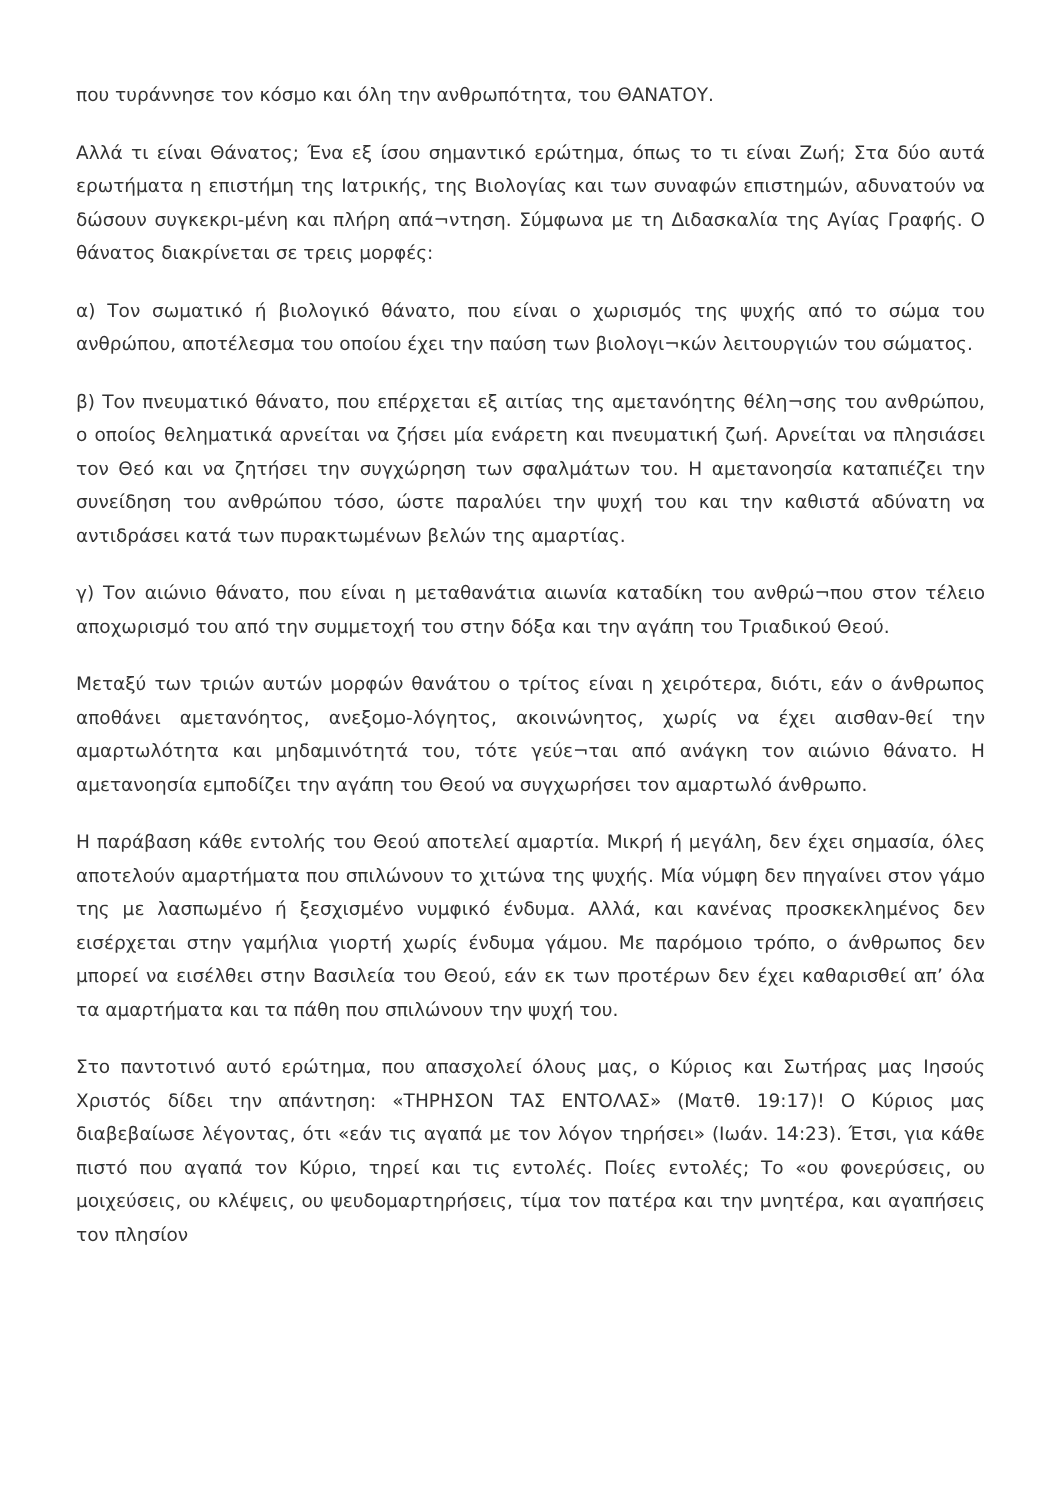που τυράννησε τον κόσμο και όλη την ανθρωπότητα, του ΘΑΝΑΤΟΥ.
Αλλά τι είναι Θάνατος; Ένα εξ ίσου σημαντικό ερώτημα, όπως το τι είναι Ζωή; Στα δύο αυτά ερωτήματα η επιστήμη της Ιατρικής, της Βιολογίας και των συναφών επιστημών, αδυνατούν να δώσουν συγκεκρι-μένη και πλήρη απά¬ντηση. Σύμφωνα με τη Διδασκαλία της Αγίας Γραφής. Ο θάνατος διακρίνεται σε τρεις μορφές:
α) Τον σωματικό ή βιολογικό θάνατο, που είναι ο χωρισμός της ψυχής από το σώμα του ανθρώπου, αποτέλεσμα του οποίου έχει την παύση των βιολογι¬κών λειτουργιών του σώματος.
β) Τον πνευματικό θάνατο, που επέρχεται εξ αιτίας της αμετανόητης θέλη¬σης του ανθρώπου, ο οποίος θεληματικά αρνείται να ζήσει μία ενάρετη και πνευματική ζωή. Αρνείται να πλησιάσει τον Θεό και να ζητήσει την συγχώρηση των σφαλμάτων του. Η αμετανοησία καταπιέζει την συνείδηση του ανθρώπου τόσο, ώστε παραλύει την ψυχή του και την καθιστά αδύνατη να αντιδράσει κατά των πυρακτωμένων βελών της αμαρτίας.
γ) Τον αιώνιο θάνατο, που είναι η μεταθανάτια αιωνία καταδίκη του ανθρώ¬που στον τέλειο αποχωρισμό του από την συμμετοχή του στην δόξα και την αγάπη του Τριαδικού Θεού.
Μεταξύ των τριών αυτών μορφών θανάτου ο τρίτος είναι η χειρότερα, διότι, εάν ο άνθρωπος αποθάνει αμετανόητος, ανεξομο-λόγητος, ακοινώνητος, χωρίς να έχει αισθαν-θεί την αμαρτωλότητα και μηδαμινότητά του, τότε γεύε¬ται από ανάγκη τον αιώνιο θάνατο. Η αμετανοησία εμποδίζει την αγάπη του Θεού να συγχωρήσει τον αμαρτωλό άνθρωπο.
Η παράβαση κάθε εντολής του Θεού αποτελεί αμαρτία. Μικρή ή μεγάλη, δεν έχει σημασία, όλες αποτελούν αμαρτήματα που σπιλώνουν το χιτώνα της ψυχής. Μία νύμφη δεν πηγαίνει στον γάμο της με λασπωμένο ή ξεσχισμένο νυμφικό ένδυμα. Αλλά, και κανένας προσκεκλημένος δεν εισέρχεται στην γαμήλια γιορτή χωρίς ένδυμα γάμου. Με παρόμοιο τρόπο, ο άνθρωπος δεν μπορεί να εισέλθει στην Βασιλεία του Θεού, εάν εκ των προτέρων δεν έχει καθαρισθεί απ’ όλα τα αμαρτήματα και τα πάθη που σπιλώνουν την ψυχή του.
Στο παντοτινό αυτό ερώτημα, που απασχολεί όλους μας, ο Κύριος και Σωτήρας μας Ιησούς Χριστός δίδει την απάντηση: «ΤΗΡΗΣΟΝ ΤΑΣ ΕΝΤΟΛΑΣ» (Ματθ. 19:17)! Ο Κύριος μας διαβεβαίωσε λέγοντας, ότι «εάν τις αγαπά με τον λόγον τηρήσει» (Ιωάν. 14:23). Έτσι, για κάθε πιστό που αγαπά τον Κύριο, τηρεί και τις εντολές. Ποίες εντολές; Το «ου φονερύσεις, ου μοιχεύσεις, ου κλέψεις, ου ψευδομαρτηρήσεις, τίμα τον πατέρα και την μνητέρα, και αγαπήσεις τον πλησίον